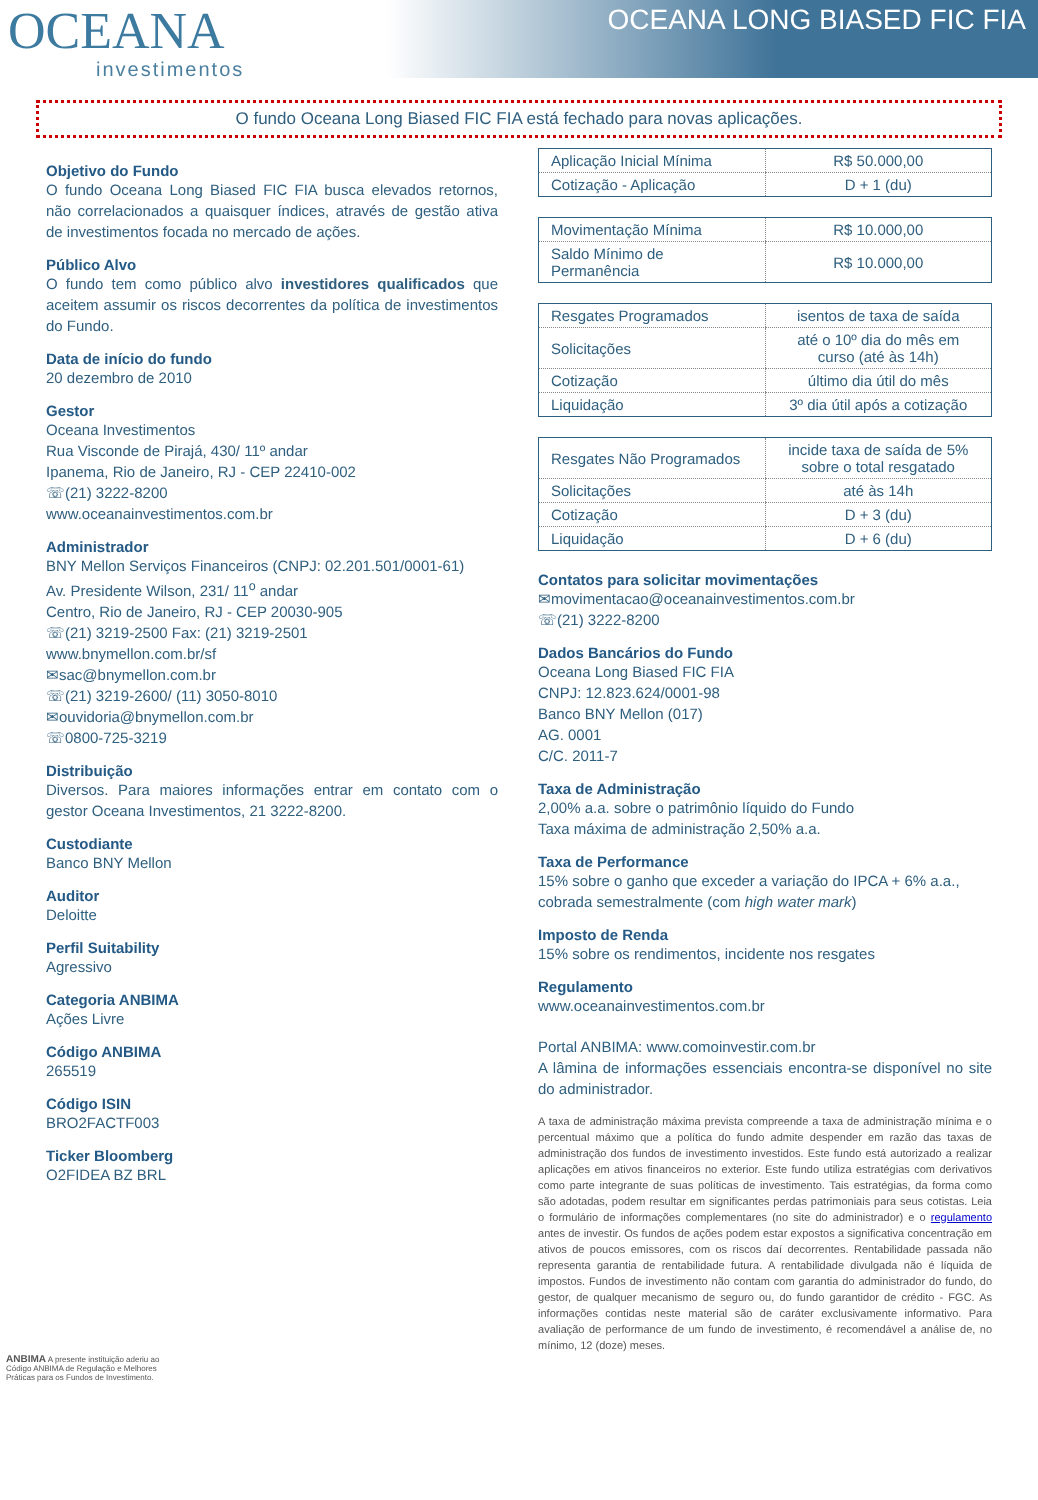OCEANA
investimentos
OCEANA LONG BIASED FIC FIA
O fundo Oceana Long Biased FIC FIA está fechado para novas aplicações.
Objetivo do Fundo
O fundo Oceana Long Biased FIC FIA busca elevados retornos, não correlacionados a quaisquer índices, através de gestão ativa de investimentos focada no mercado de ações.
Público Alvo
O fundo tem como público alvo investidores qualificados que aceitem assumir os riscos decorrentes da política de investimentos do Fundo.
Data de início do fundo
20 dezembro de 2010
Gestor
Oceana Investimentos
Rua Visconde de Pirajá, 430/ 11º andar
Ipanema, Rio de Janeiro, RJ - CEP 22410-002
☏(21) 3222-8200
www.oceanainvestimentos.com.br
Administrador
BNY Mellon Serviços Financeiros (CNPJ: 02.201.501/0001-61)
Av. Presidente Wilson, 231/ 11<sup>o</sup> andar
Centro, Rio de Janeiro, RJ - CEP 20030-905
☏(21) 3219-2500 Fax: (21) 3219-2501
www.bnymellon.com.br/sf
✉sac@bnymellon.com.br
☏(21) 3219-2600/ (11) 3050-8010
✉ouvidoria@bnymellon.com.br
☏0800-725-3219
Distribuição
Diversos. Para maiores informações entrar em contato com o gestor Oceana Investimentos, 21 3222-8200.
Custodiante
Banco BNY Mellon
Auditor
Deloitte
Perfil Suitability
Agressivo
Categoria ANBIMA
Ações Livre
Código ANBIMA
265519
Código ISIN
BRO2FACTF003
Ticker Bloomberg
O2FIDEA BZ BRL
| Aplicação Inicial Mínima | R$ 50.000,00 |
| Cotização - Aplicação | D + 1 (du) |
| Movimentação Mínima | R$ 10.000,00 |
| Saldo Mínimo de Permanência | R$ 10.000,00 |
| Resgates Programados | isentos de taxa de saída |
| Solicitações | até o 10º dia do mês em curso (até às 14h) |
| Cotização | último dia útil do mês |
| Liquidação | 3º dia útil após a cotização |
| Resgates Não Programados | incide taxa de saída de 5% sobre o total resgatado |
| Solicitações | até às 14h |
| Cotização | D + 3 (du) |
| Liquidação | D + 6 (du) |
Contatos para solicitar movimentações
✉movimentacao@oceanainvestimentos.com.br
☏(21) 3222-8200
Dados Bancários do Fundo
Oceana Long Biased FIC FIA
CNPJ: 12.823.624/0001-98
Banco BNY Mellon (017)
AG. 0001
C/C. 2011-7
Taxa de Administração
2,00% a.a. sobre o patrimônio líquido do Fundo
Taxa máxima de administração 2,50% a.a.
Taxa de Performance
15% sobre o ganho que exceder a variação do IPCA + 6% a.a., cobrada semestralmente (com high water mark)
Imposto de Renda
15% sobre os rendimentos, incidente nos resgates
Regulamento
www.oceanainvestimentos.com.br
Portal ANBIMA: www.comoinvestir.com.br
A lâmina de informações essenciais encontra-se disponível no site do administrador.
A taxa de administração máxima prevista compreende a taxa de administração mínima e o percentual máximo que a política do fundo admite despender em razão das taxas de administração dos fundos de investimento investidos. Este fundo está autorizado a realizar aplicações em ativos financeiros no exterior. Este fundo utiliza estratégias com derivativos como parte integrante de suas políticas de investimento. Tais estratégias, da forma como são adotadas, podem resultar em significantes perdas patrimoniais para seus cotistas. Leia o formulário de informações complementares (no site do administrador) e o regulamento antes de investir. Os fundos de ações podem estar expostos a significativa concentração em ativos de poucos emissores, com os riscos daí decorrentes. Rentabilidade passada não representa garantia de rentabilidade futura. A rentabilidade divulgada não é líquida de impostos. Fundos de investimento não contam com garantia do administrador do fundo, do gestor, de qualquer mecanismo de seguro ou, do fundo garantidor de crédito - FGC. As informações contidas neste material são de caráter exclusivamente informativo. Para avaliação de performance de um fundo de investimento, é recomendável a análise de, no mínimo, 12 (doze) meses.
ANBIMA A presente instituição aderiu ao Código ANBIMA de Regulação e Melhores Práticas para os Fundos de Investimento.